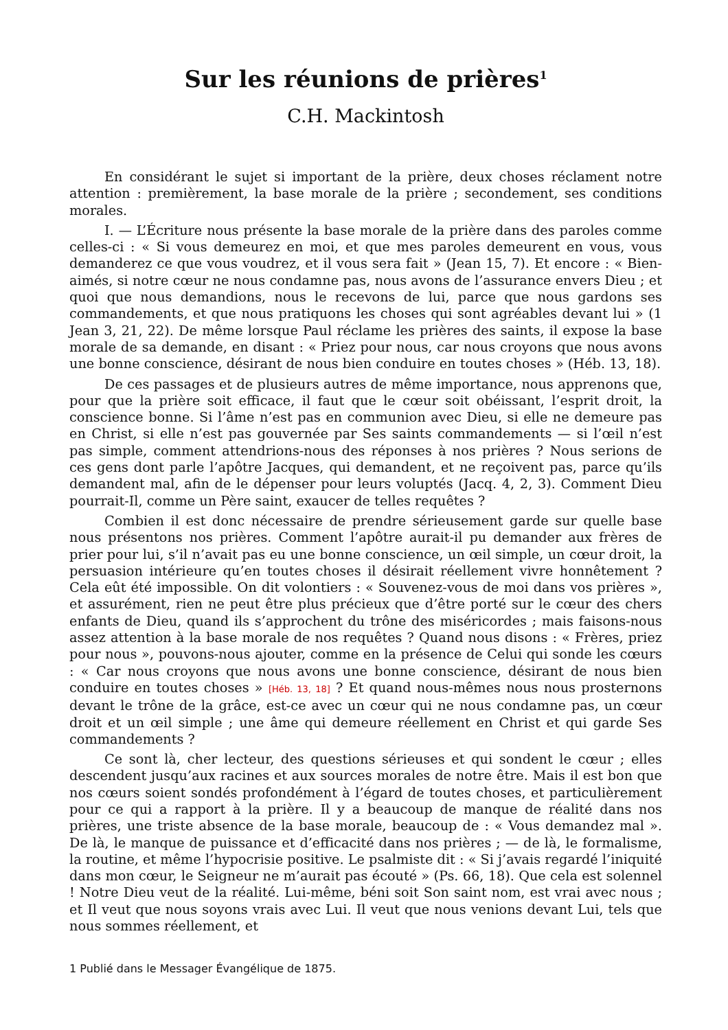Sur les réunions de prières<sup>1</sup>
C.H. Mackintosh
En considérant le sujet si important de la prière, deux choses réclament notre attention : premièrement, la base morale de la prière ; secondement, ses conditions morales.
I. — L’Écriture nous présente la base morale de la prière dans des paroles comme celles-ci : « Si vous demeurez en moi, et que mes paroles demeurent en vous, vous demanderez ce que vous voudrez, et il vous sera fait » (Jean 15, 7). Et encore : « Bien-aimés, si notre cœur ne nous condamne pas, nous avons de l’assurance envers Dieu ; et quoi que nous demandions, nous le recevons de lui, parce que nous gardons ses commandements, et que nous pratiquons les choses qui sont agréables devant lui » (1 Jean 3, 21, 22). De même lorsque Paul réclame les prières des saints, il expose la base morale de sa demande, en disant : « Priez pour nous, car nous croyons que nous avons une bonne conscience, désirant de nous bien conduire en toutes choses » (Héb. 13, 18).
De ces passages et de plusieurs autres de même importance, nous apprenons que, pour que la prière soit efficace, il faut que le cœur soit obéissant, l’esprit droit, la conscience bonne. Si l’âme n’est pas en communion avec Dieu, si elle ne demeure pas en Christ, si elle n’est pas gouvernée par Ses saints commandements — si l’œil n’est pas simple, comment attendrions-nous des réponses à nos prières ? Nous serions de ces gens dont parle l’apôtre Jacques, qui demandent, et ne reçoivent pas, parce qu’ils demandent mal, afin de le dépenser pour leurs voluptés (Jacq. 4, 2, 3). Comment Dieu pourrait-Il, comme un Père saint, exaucer de telles requêtes ?
Combien il est donc nécessaire de prendre sérieusement garde sur quelle base nous présentons nos prières. Comment l’apôtre aurait-il pu demander aux frères de prier pour lui, s’il n’avait pas eu une bonne conscience, un œil simple, un cœur droit, la persuasion intérieure qu’en toutes choses il désirait réellement vivre honnêtement ? Cela eût été impossible. On dit volontiers : « Souvenez-vous de moi dans vos prières », et assurément, rien ne peut être plus précieux que d’être porté sur le cœur des chers enfants de Dieu, quand ils s’approchent du trône des miséricordes ; mais faisons-nous assez attention à la base morale de nos requêtes ? Quand nous disons : « Frères, priez pour nous », pouvons-nous ajouter, comme en la présence de Celui qui sonde les cœurs : « Car nous croyons que nous avons une bonne conscience, désirant de nous bien conduire en toutes choses » [Héb. 13, 18] ? Et quand nous-mêmes nous nous prosternons devant le trône de la grâce, est-ce avec un cœur qui ne nous condamne pas, un cœur droit et un œil simple ; une âme qui demeure réellement en Christ et qui garde Ses commandements ?
Ce sont là, cher lecteur, des questions sérieuses et qui sondent le cœur ; elles descendent jusqu’aux racines et aux sources morales de notre être. Mais il est bon que nos cœurs soient sondés profondément à l’égard de toutes choses, et particulièrement pour ce qui a rapport à la prière. Il y a beaucoup de manque de réalité dans nos prières, une triste absence de la base morale, beaucoup de : « Vous demandez mal ». De là, le manque de puissance et d’efficacité dans nos prières ; — de là, le formalisme, la routine, et même l’hypocrisie positive. Le psalmiste dit : « Si j’avais regardé l’iniquité dans mon cœur, le Seigneur ne m’aurait pas écouté » (Ps. 66, 18). Que cela est solennel ! Notre Dieu veut de la réalité. Lui-même, béni soit Son saint nom, est vrai avec nous ; et Il veut que nous soyons vrais avec Lui. Il veut que nous venions devant Lui, tels que nous sommes réellement, et
1 Publié dans le Messager Évangélique de 1875.